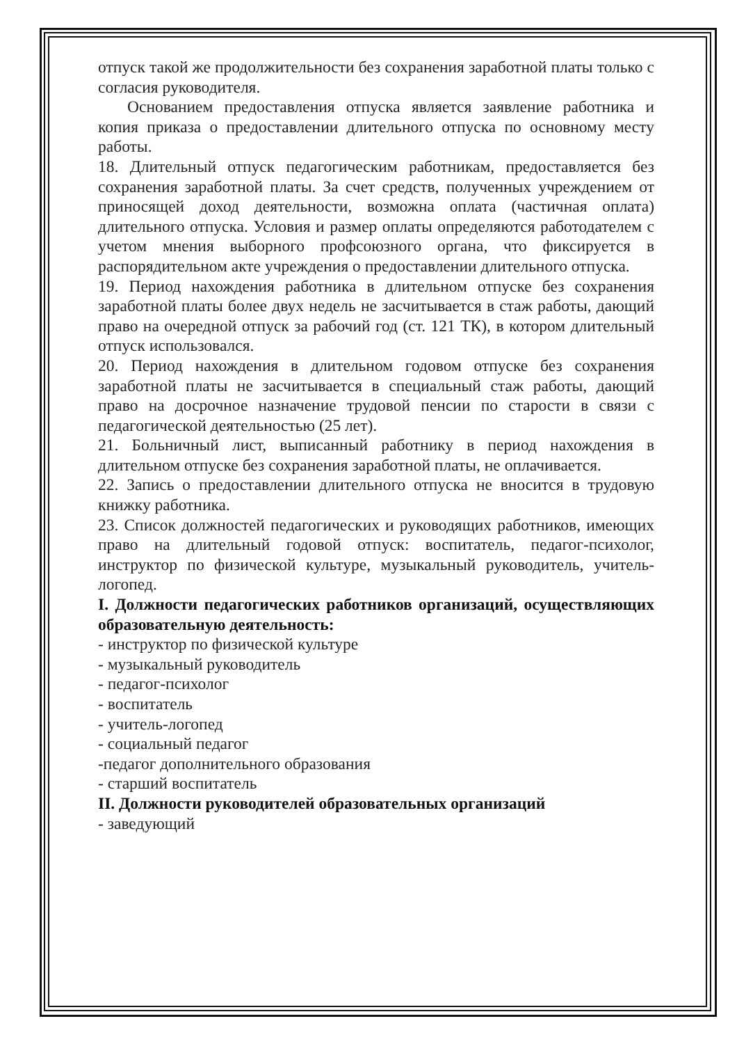отпуск такой же продолжительности без сохранения заработной платы только с согласия руководителя.
Основанием предоставления отпуска является заявление работника и копия приказа о предоставлении длительного отпуска по основному месту работы.
18. Длительный отпуск педагогическим работникам, предоставляется без сохранения заработной платы. За счет средств, полученных учреждением от приносящей доход деятельности, возможна оплата (частичная оплата) длительного отпуска. Условия и размер оплаты определяются работодателем с учетом мнения выборного профсоюзного органа, что фиксируется в распорядительном акте учреждения о предоставлении длительного отпуска.
19. Период нахождения работника в длительном отпуске без сохранения заработной платы более двух недель не засчитывается в стаж работы, дающий право на очередной отпуск за рабочий год (ст. 121 ТК), в котором длительный отпуск использовался.
20. Период нахождения в длительном годовом отпуске без сохранения заработной платы не засчитывается в специальный стаж работы, дающий право на досрочное назначение трудовой пенсии по старости в связи с педагогической деятельностью (25 лет).
21. Больничный лист, выписанный работнику в период нахождения в длительном отпуске без сохранения заработной платы, не оплачивается.
22. Запись о предоставлении длительного отпуска не вносится в трудовую книжку работника.
23. Список должностей педагогических и руководящих работников, имеющих право на длительный годовой отпуск: воспитатель, педагог-психолог, инструктор по физической культуре, музыкальный руководитель, учитель-логопед.
I. Должности педагогических работников организаций, осуществляющих образовательную деятельность:
- инструктор по физической культуре
- музыкальный руководитель
- педагог-психолог
- воспитатель
- учитель-логопед
- социальный педагог
-педагог дополнительного образования
- старший воспитатель
II. Должности руководителей образовательных организаций
- заведующий